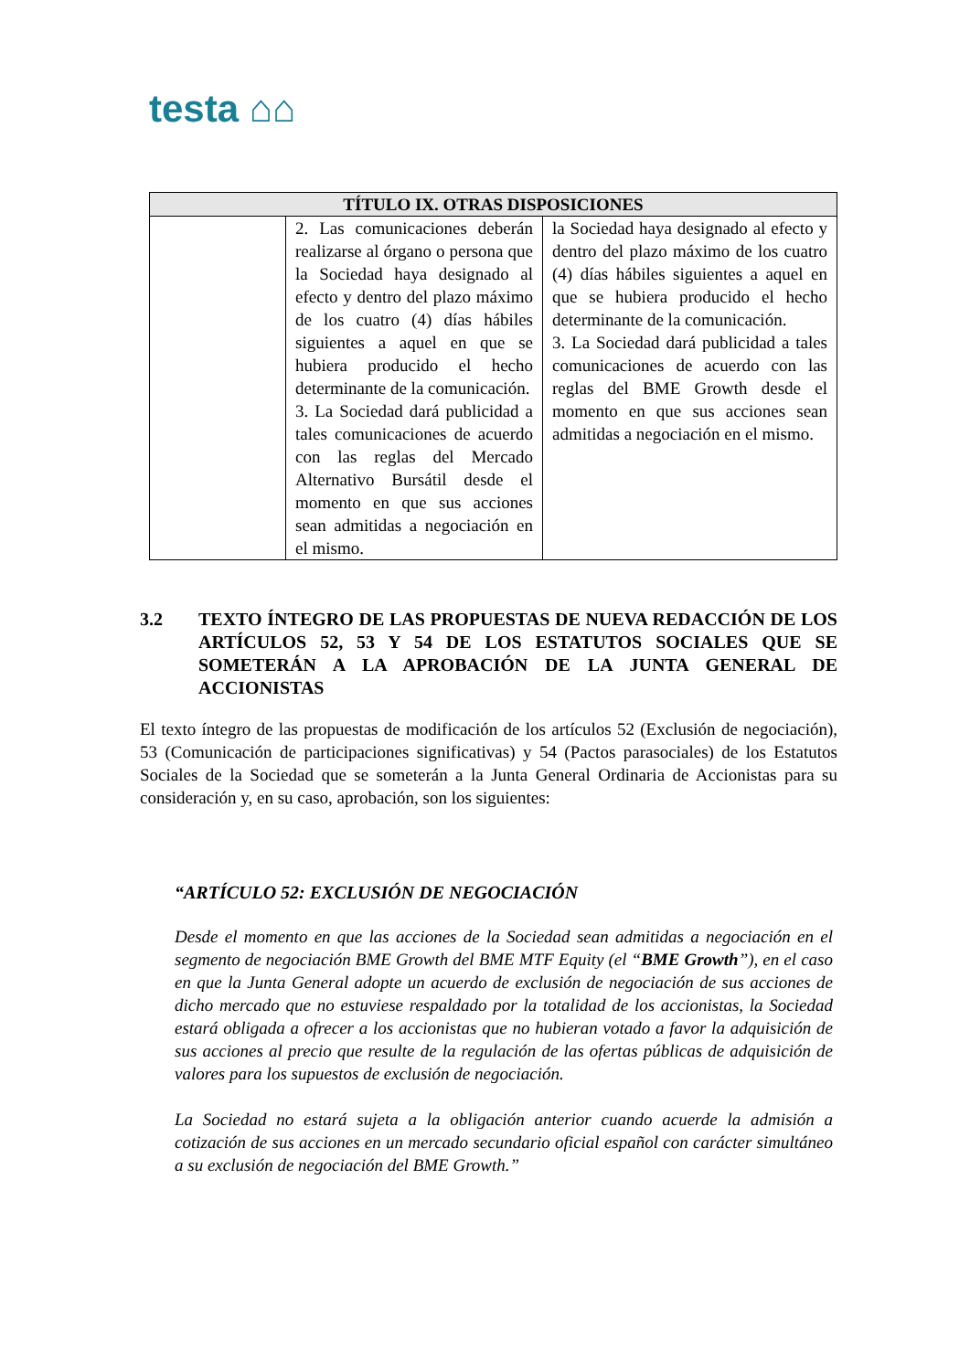testa ⌂⌂
| TÍTULO IX. OTRAS DISPOSICIONES | | |
| --- | --- | --- |
| | 2. Las comunicaciones deberán realizarse al órgano o persona que la Sociedad haya designado al efecto y dentro del plazo máximo de los cuatro (4) días hábiles siguientes a aquel en que se hubiera producido el hecho determinante de la comunicación. 3. La Sociedad dará publicidad a tales comunicaciones de acuerdo con las reglas del Mercado Alternativo Bursátil desde el momento en que sus acciones sean admitidas a negociación en el mismo. | la Sociedad haya designado al efecto y dentro del plazo máximo de los cuatro (4) días hábiles siguientes a aquel en que se hubiera producido el hecho determinante de la comunicación. 3. La Sociedad dará publicidad a tales comunicaciones de acuerdo con las reglas del BME Growth desde el momento en que sus acciones sean admitidas a negociación en el mismo. |
3.2 TEXTO ÍNTEGRO DE LAS PROPUESTAS DE NUEVA REDACCIÓN DE LOS ARTÍCULOS 52, 53 Y 54 DE LOS ESTATUTOS SOCIALES QUE SE SOMETERÁN A LA APROBACIÓN DE LA JUNTA GENERAL DE ACCIONISTAS
El texto íntegro de las propuestas de modificación de los artículos 52 (Exclusión de negociación), 53 (Comunicación de participaciones significativas) y 54 (Pactos parasociales) de los Estatutos Sociales de la Sociedad que se someterán a la Junta General Ordinaria de Accionistas para su consideración y, en su caso, aprobación, son los siguientes:
“ARTÍCULO 52: EXCLUSIÓN DE NEGOCIACIÓN
Desde el momento en que las acciones de la Sociedad sean admitidas a negociación en el segmento de negociación BME Growth del BME MTF Equity (el “BME Growth”), en el caso en que la Junta General adopte un acuerdo de exclusión de negociación de sus acciones de dicho mercado que no estuviese respaldado por la totalidad de los accionistas, la Sociedad estará obligada a ofrecer a los accionistas que no hubieran votado a favor la adquisición de sus acciones al precio que resulte de la regulación de las ofertas públicas de adquisición de valores para los supuestos de exclusión de negociación.
La Sociedad no estará sujeta a la obligación anterior cuando acuerde la admisión a cotización de sus acciones en un mercado secundario oficial español con carácter simultáneo a su exclusión de negociación del BME Growth.”